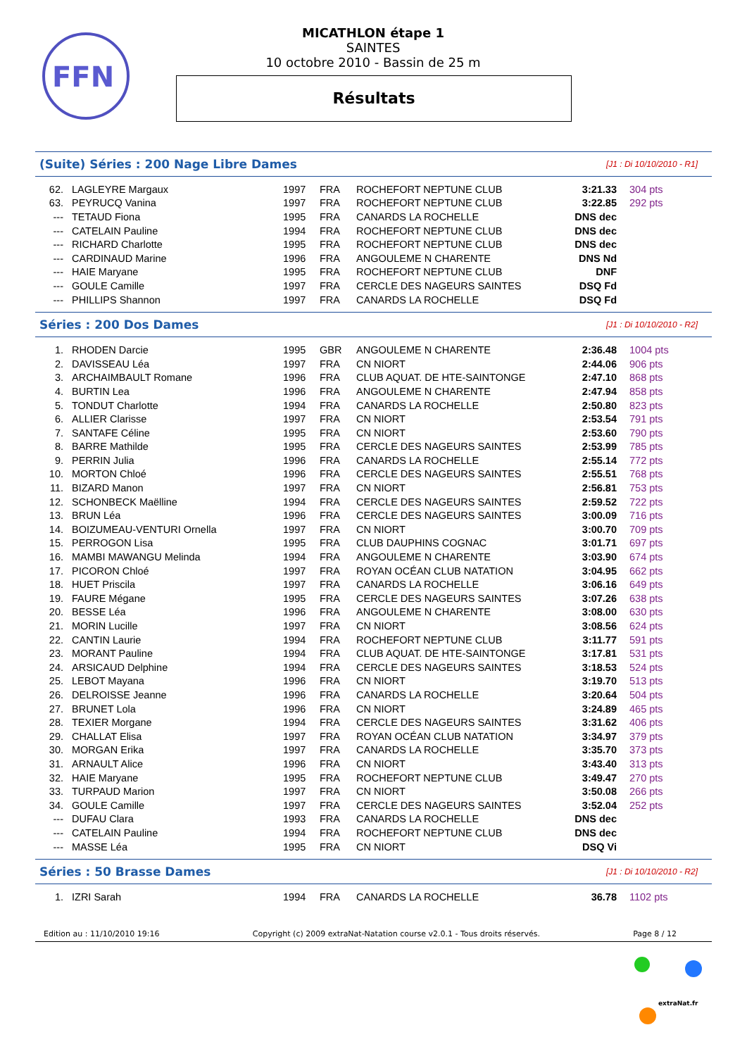FFN
MICATHLON étape 1
SAINTES
10 octobre 2010 - Bassin de 25 m
Résultats
(Suite) Séries : 200 Nage Libre Dames [J1 : Di 10/10/2010 - R1]
| 62. | LAGLEYRE Margaux | 1997 | FRA | ROCHEFORT NEPTUNE CLUB | 3:21.33 | 304 pts |
| 63. | PEYRUCQ Vanina | 1997 | FRA | ROCHEFORT NEPTUNE CLUB | 3:22.85 | 292 pts |
| --- | TETAUD Fiona | 1995 | FRA | CANARDS LA ROCHELLE | DNS dec | |
| --- | CATELAIN Pauline | 1994 | FRA | ROCHEFORT NEPTUNE CLUB | DNS dec | |
| --- | RICHARD Charlotte | 1995 | FRA | ROCHEFORT NEPTUNE CLUB | DNS dec | |
| --- | CARDINAUD Marine | 1996 | FRA | ANGOULEME N CHARENTE | DNS Nd | |
| --- | HAIE Maryane | 1995 | FRA | ROCHEFORT NEPTUNE CLUB | DNF | |
| --- | GOULE Camille | 1997 | FRA | CERCLE DES NAGEURS SAINTES | DSQ Fd | |
| --- | PHILLIPS Shannon | 1997 | FRA | CANARDS LA ROCHELLE | DSQ Fd | |
Séries : 200 Dos Dames [J1 : Di 10/10/2010 - R2]
| 1. | RHODEN Darcie | 1995 | GBR | ANGOULEME N CHARENTE | 2:36.48 | 1004 pts |
| 2. | DAVISSEAU Léa | 1997 | FRA | CN NIORT | 2:44.06 | 906 pts |
| 3. | ARCHAIMBAULT Romane | 1996 | FRA | CLUB AQUAT. DE HTE-SAINTONGE | 2:47.10 | 868 pts |
| 4. | BURTIN Lea | 1996 | FRA | ANGOULEME N CHARENTE | 2:47.94 | 858 pts |
| 5. | TONDUT Charlotte | 1994 | FRA | CANARDS LA ROCHELLE | 2:50.80 | 823 pts |
| 6. | ALLIER Clarisse | 1997 | FRA | CN NIORT | 2:53.54 | 791 pts |
| 7. | SANTAFE Céline | 1995 | FRA | CN NIORT | 2:53.60 | 790 pts |
| 8. | BARRE Mathilde | 1995 | FRA | CERCLE DES NAGEURS SAINTES | 2:53.99 | 785 pts |
| 9. | PERRIN Julia | 1996 | FRA | CANARDS LA ROCHELLE | 2:55.14 | 772 pts |
| 10. | MORTON Chloé | 1996 | FRA | CERCLE DES NAGEURS SAINTES | 2:55.51 | 768 pts |
| 11. | BIZARD Manon | 1997 | FRA | CN NIORT | 2:56.81 | 753 pts |
| 12. | SCHONBECK Maëlline | 1994 | FRA | CERCLE DES NAGEURS SAINTES | 2:59.52 | 722 pts |
| 13. | BRUN Léa | 1996 | FRA | CERCLE DES NAGEURS SAINTES | 3:00.09 | 716 pts |
| 14. | BOIZUMEAU-VENTURI Ornella | 1997 | FRA | CN NIORT | 3:00.70 | 709 pts |
| 15. | PERROGON Lisa | 1995 | FRA | CLUB DAUPHINS COGNAC | 3:01.71 | 697 pts |
| 16. | MAMBI MAWANGU Melinda | 1994 | FRA | ANGOULEME N CHARENTE | 3:03.90 | 674 pts |
| 17. | PICORON Chloé | 1997 | FRA | ROYAN OCÉAN CLUB NATATION | 3:04.95 | 662 pts |
| 18. | HUET Priscila | 1997 | FRA | CANARDS LA ROCHELLE | 3:06.16 | 649 pts |
| 19. | FAURE Mégane | 1995 | FRA | CERCLE DES NAGEURS SAINTES | 3:07.26 | 638 pts |
| 20. | BESSE Léa | 1996 | FRA | ANGOULEME N CHARENTE | 3:08.00 | 630 pts |
| 21. | MORIN Lucille | 1997 | FRA | CN NIORT | 3:08.56 | 624 pts |
| 22. | CANTIN Laurie | 1994 | FRA | ROCHEFORT NEPTUNE CLUB | 3:11.77 | 591 pts |
| 23. | MORANT Pauline | 1994 | FRA | CLUB AQUAT. DE HTE-SAINTONGE | 3:17.81 | 531 pts |
| 24. | ARSICAUD Delphine | 1994 | FRA | CERCLE DES NAGEURS SAINTES | 3:18.53 | 524 pts |
| 25. | LEBOT Mayana | 1996 | FRA | CN NIORT | 3:19.70 | 513 pts |
| 26. | DELROISSE Jeanne | 1996 | FRA | CANARDS LA ROCHELLE | 3:20.64 | 504 pts |
| 27. | BRUNET Lola | 1996 | FRA | CN NIORT | 3:24.89 | 465 pts |
| 28. | TEXIER Morgane | 1994 | FRA | CERCLE DES NAGEURS SAINTES | 3:31.62 | 406 pts |
| 29. | CHALLAT Elisa | 1997 | FRA | ROYAN OCÉAN CLUB NATATION | 3:34.97 | 379 pts |
| 30. | MORGAN Erika | 1997 | FRA | CANARDS LA ROCHELLE | 3:35.70 | 373 pts |
| 31. | ARNAULT Alice | 1996 | FRA | CN NIORT | 3:43.40 | 313 pts |
| 32. | HAIE Maryane | 1995 | FRA | ROCHEFORT NEPTUNE CLUB | 3:49.47 | 270 pts |
| 33. | TURPAUD Marion | 1997 | FRA | CN NIORT | 3:50.08 | 266 pts |
| 34. | GOULE Camille | 1997 | FRA | CERCLE DES NAGEURS SAINTES | 3:52.04 | 252 pts |
| --- | DUFAU Clara | 1993 | FRA | CANARDS LA ROCHELLE | DNS dec | |
| --- | CATELAIN Pauline | 1994 | FRA | ROCHEFORT NEPTUNE CLUB | DNS dec | |
| --- | MASSE Léa | 1995 | FRA | CN NIORT | DSQ Vi | |
Séries : 50 Brasse Dames [J1 : Di 10/10/2010 - R2]
| 1. | IZRI Sarah | 1994 | FRA | CANARDS LA ROCHELLE | 36.78 | 1102 pts |
Edition au : 11/10/2010 19:16 Copyright (c) 2009 extraNat-Natation course v2.0.1 - Tous droits réservés. Page 8 / 12
extraNat.fr